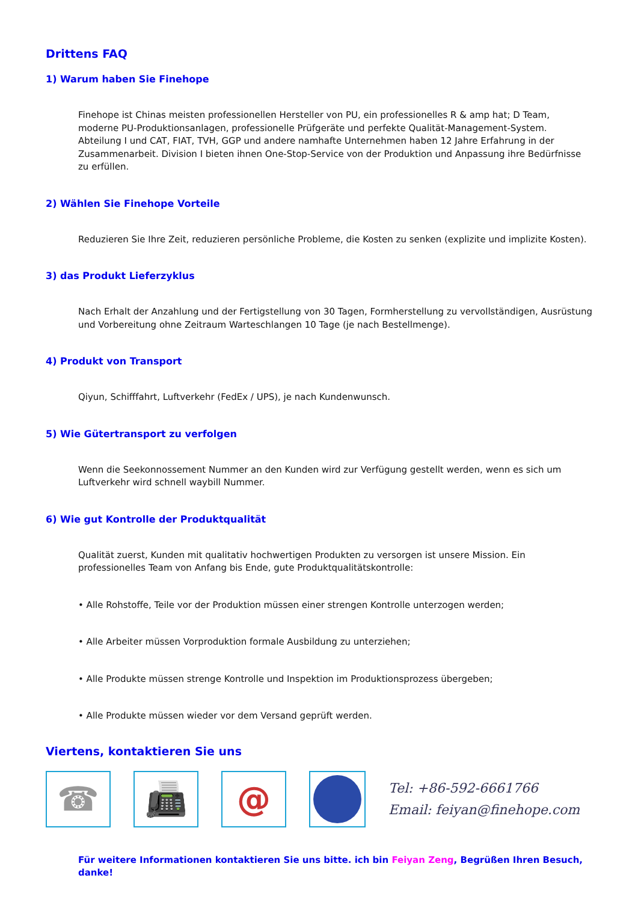Drittens FAQ
1) Warum haben Sie Finehope
Finehope ist Chinas meisten professionellen Hersteller von PU, ein professionelles R & amp hat; D Team, moderne PU-Produktionsanlagen, professionelle Prüfgeräte und perfekte Qualität-Management-System. Abteilung I und CAT, FIAT, TVH, GGP und andere namhafte Unternehmen haben 12 Jahre Erfahrung in der Zusammenarbeit. Division I bieten ihnen One-Stop-Service von der Produktion und Anpassung ihre Bedürfnisse zu erfüllen.
2) Wählen Sie Finehope Vorteile
Reduzieren Sie Ihre Zeit, reduzieren persönliche Probleme, die Kosten zu senken (explizite und implizite Kosten).
3) das Produkt Lieferzyklus
Nach Erhalt der Anzahlung und der Fertigstellung von 30 Tagen, Formherstellung zu vervollständigen, Ausrüstung und Vorbereitung ohne Zeitraum Warteschlangen 10 Tage (je nach Bestellmenge).
4) Produkt von Transport
Qiyun, Schifffahrt, Luftverkehr (FedEx / UPS), je nach Kundenwunsch.
5) Wie Gütertransport zu verfolgen
Wenn die Seekonnossement Nummer an den Kunden wird zur Verfügung gestellt werden, wenn es sich um Luftverkehr wird schnell waybill Nummer.
6) Wie gut Kontrolle der Produktqualität
Qualität zuerst, Kunden mit qualitativ hochwertigen Produkten zu versorgen ist unsere Mission. Ein professionelles Team von Anfang bis Ende, gute Produktqualitätskontrolle:
• Alle Rohstoffe, Teile vor der Produktion müssen einer strengen Kontrolle unterzogen werden;
• Alle Arbeiter müssen Vorproduktion formale Ausbildung zu unterziehen;
• Alle Produkte müssen strenge Kontrolle und Inspektion im Produktionsprozess übergeben;
• Alle Produkte müssen wieder vor dem Versand geprüft werden.
Viertens, kontaktieren Sie uns
☎ 📠 @
Tel: +86-592-6661766
Email: feiyan@finehope.com
Für weitere Informationen kontaktieren Sie uns bitte. ich bin Feiyan Zeng, Begrüßen Ihren Besuch, danke!